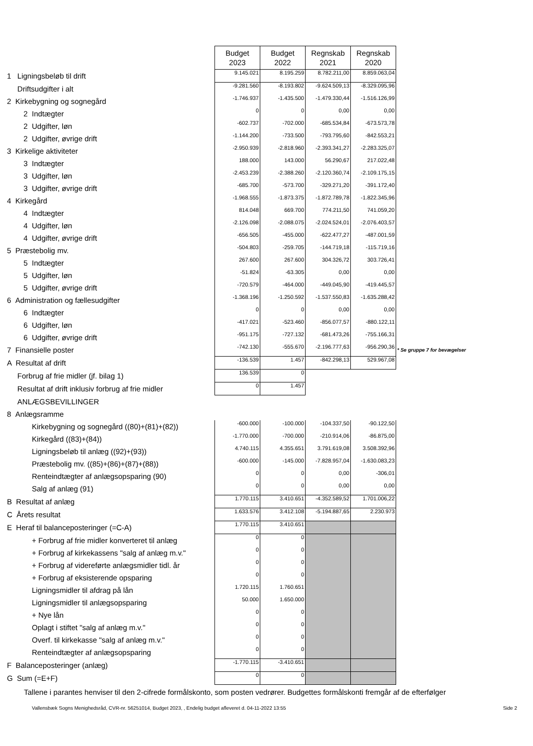| | Budget 2023 | Budget 2022 | Regnskab 2021 | Regnskab 2020 | |
| 1 Ligningsbeløb til drift | 9.145.021 | 8.195.259 | 8.782.211,00 | 8.859.063,04 | |
| Driftsudgifter i alt | -9.281.560 | -8.193.802 | -9.624.509,13 | -8.329.095,96 | |
| 2 Kirkebygning og sognegård | -1.746.937 | -1.435.500 | -1.479.330,44 | -1.516.126,99 | |
| 2 Indtægter | 0 | 0 | 0,00 | 0,00 | |
| 2 Udgifter, løn | -602.737 | -702.000 | -685.534,84 | -673.573,78 | |
| 2 Udgifter, øvrige drift | -1.144.200 | -733.500 | -793.795,60 | -842.553,21 | |
| 3 Kirkelige aktiviteter | -2.950.939 | -2.818.960 | -2.393.341,27 | -2.283.325,07 | |
| 3 Indtægter | 188.000 | 143.000 | 56.290,67 | 217.022,48 | |
| 3 Udgifter, løn | -2.453.239 | -2.388.260 | -2.120.360,74 | -2.109.175,15 | |
| 3 Udgifter, øvrige drift | -685.700 | -573.700 | -329.271,20 | -391.172,40 | |
| 4 Kirkegård | -1.968.555 | -1.873.375 | -1.872.789,78 | -1.822.345,96 | |
| 4 Indtægter | 814.048 | 669.700 | 774.211,50 | 741.059,20 | |
| 4 Udgifter, løn | -2.126.098 | -2.088.075 | -2.024.524,01 | -2.076.403,57 | |
| 4 Udgifter, øvrige drift | -656.505 | -455.000 | -622.477,27 | -487.001,59 | |
| 5 Præstebolig mv. | -504.803 | -259.705 | -144.719,18 | -115.719,16 | |
| 5 Indtægter | 267.600 | 267.600 | 304.326,72 | 303.726,41 | |
| 5 Udgifter, løn | -51.824 | -63.305 | 0,00 | 0,00 | |
| 5 Udgifter, øvrige drift | -720.579 | -464.000 | -449.045,90 | -419.445,57 | |
| 6 Administration og fællesudgifter | -1.368.196 | -1.250.592 | -1.537.550,83 | -1.635.288,42 | |
| 6 Indtægter | 0 | 0 | 0,00 | 0,00 | |
| 6 Udgifter, løn | -417.021 | -523.460 | -856.077,57 | -880.122,11 | |
| 6 Udgifter, øvrige drift | -951.175 | -727.132 | -681.473,26 | -755.166,31 | |
| 7 Finansielle poster | -742.130 | -555.670 | -2.196.777,63 | -956.290,36 | * Se gruppe 7 for bevægelser |
| A Resultat af drift | -136.539 | 1.457 | -842.298,13 | 529.967,08 | |
| Forbrug af frie midler (jf. bilag 1) | 136.539 | 0 | | | |
| Resultat af drift inklusiv forbrug af frie midler | 0 | 1.457 | | | |
| ANLÆGSBEVILLINGER | | | | | |
| 8 Anlægsramme | | | | | |
| Kirkebygning og sognegård ((80)+(81)+(82)) | -600.000 | -100.000 | -104.337,50 | -90.122,50 | |
| Kirkegård ((83)+(84)) | -1.770.000 | -700.000 | -210.914,06 | -86.875,00 | |
| Ligningsbeløb til anlæg ((92)+(93)) | 4.740.115 | 4.355.651 | 3.791.619,08 | 3.508.392,96 | |
| Præstebolig mv. ((85)+(86)+(87)+(88)) | -600.000 | -145.000 | -7.828.957,04 | -1.630.083,23 | |
| Renteindtægter af anlægsopsparing (90) | 0 | 0 | 0,00 | -306,01 | |
| Salg af anlæg (91) | 0 | 0 | 0,00 | 0,00 | |
| B Resultat af anlæg | 1.770.115 | 3.410.651 | -4.352.589,52 | 1.701.006,22 | |
| C Årets resultat | 1.633.576 | 3.412.108 | -5.194.887,65 | 2.230.973 | |
| E Heraf til balanceposteringer (=C-A) | 1.770.115 | 3.410.651 | | | |
| + Forbrug af frie midler konverteret til anlæg | 0 | 0 | | | |
| + Forbrug af kirkekassens "salg af anlæg m.v." | 0 | 0 | | | |
| + Forbrug af videreførte anlægsmidler tidl. år | 0 | 0 | | | |
| + Forbrug af eksisterende opsparing | 0 | 0 | | | |
| Ligningsmidler til afdrag på lån | 1.720.115 | 1.760.651 | | | |
| Ligningsmidler til anlægsopsparing | 50.000 | 1.650.000 | | | |
| + Nye lån | 0 | 0 | | | |
| Oplagt i stiftet "salg af anlæg m.v." | 0 | 0 | | | |
| Overf. til kirkekasse "salg af anlæg m.v." | 0 | 0 | | | |
| Renteindtægter af anlægsopsparing | 0 | 0 | | | |
| F Balanceposteringer (anlæg) | -1.770.115 | -3.410.651 | | | |
| G Sum (=E+F) | 0 | 0 | | | |
Tallene i parantes henviser til den 2-cifrede formålskonto, som posten vedrører. Budgettes formålskonti fremgår af de efterfølger
Vallensbæk Sogns Menighedsråd, CVR-nr. 56251014, Budget 2023, , Endelig budget afleveret d. 04-11-2022 13:55 Side 2